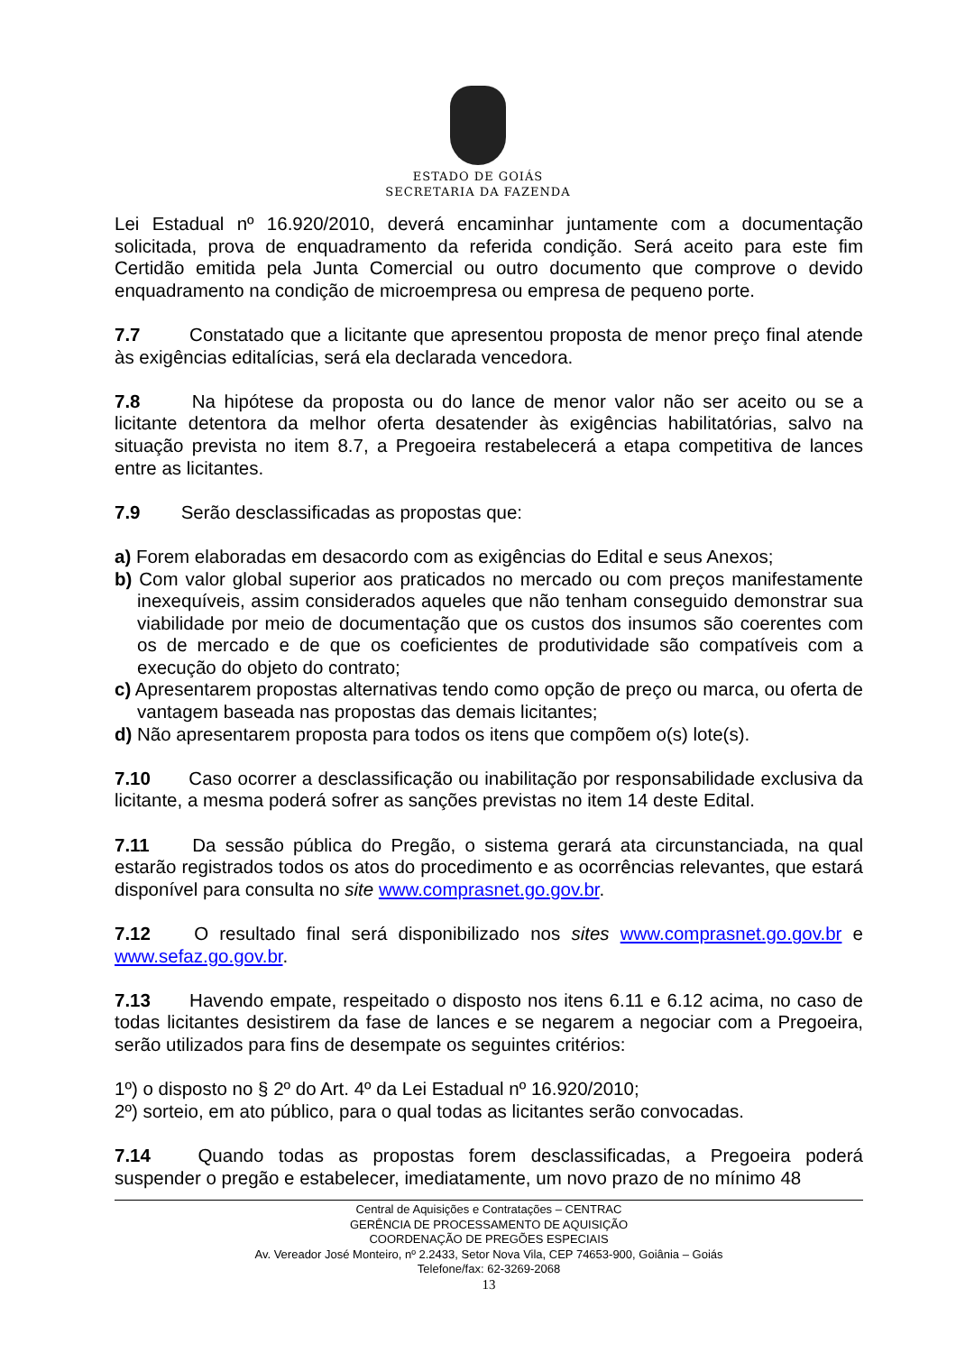ESTADO DE GOIÁS
SECRETARIA DA FAZENDA
Lei Estadual nº 16.920/2010, deverá encaminhar juntamente com a documentação solicitada, prova de enquadramento da referida condição. Será aceito para este fim Certidão emitida pela Junta Comercial ou outro documento que comprove o devido enquadramento na condição de microempresa ou empresa de pequeno porte.
7.7 Constatado que a licitante que apresentou proposta de menor preço final atende às exigências editalícias, será ela declarada vencedora.
7.8 Na hipótese da proposta ou do lance de menor valor não ser aceito ou se a licitante detentora da melhor oferta desatender às exigências habilitatórias, salvo na situação prevista no item 8.7, a Pregoeira restabelecerá a etapa competitiva de lances entre as licitantes.
7.9 Serão desclassificadas as propostas que:
a) Forem elaboradas em desacordo com as exigências do Edital e seus Anexos;
b) Com valor global superior aos praticados no mercado ou com preços manifestamente inexequíveis, assim considerados aqueles que não tenham conseguido demonstrar sua viabilidade por meio de documentação que os custos dos insumos são coerentes com os de mercado e de que os coeficientes de produtividade são compatíveis com a execução do objeto do contrato;
c) Apresentarem propostas alternativas tendo como opção de preço ou marca, ou oferta de vantagem baseada nas propostas das demais licitantes;
d) Não apresentarem proposta para todos os itens que compõem o(s) lote(s).
7.10 Caso ocorrer a desclassificação ou inabilitação por responsabilidade exclusiva da licitante, a mesma poderá sofrer as sanções previstas no item 14 deste Edital.
7.11 Da sessão pública do Pregão, o sistema gerará ata circunstanciada, na qual estarão registrados todos os atos do procedimento e as ocorrências relevantes, que estará disponível para consulta no site www.comprasnet.go.gov.br.
7.12 O resultado final será disponibilizado nos sites www.comprasnet.go.gov.br e www.sefaz.go.gov.br.
7.13 Havendo empate, respeitado o disposto nos itens 6.11 e 6.12 acima, no caso de todas licitantes desistirem da fase de lances e se negarem a negociar com a Pregoeira, serão utilizados para fins de desempate os seguintes critérios:
1º) o disposto no § 2º do Art. 4º da Lei Estadual nº 16.920/2010;
2º) sorteio, em ato público, para o qual todas as licitantes serão convocadas.
7.14 Quando todas as propostas forem desclassificadas, a Pregoeira poderá suspender o pregão e estabelecer, imediatamente, um novo prazo de no mínimo 48
Central de Aquisições e Contratações – CENTRAC
GERÊNCIA DE PROCESSAMENTO DE AQUISIÇÃO
COORDENAÇÃO DE PREGÕES ESPECIAIS
Av. Vereador José Monteiro, nº 2.2433, Setor Nova Vila, CEP 74653-900, Goiânia – Goiás
Telefone/fax: 62-3269-2068
13